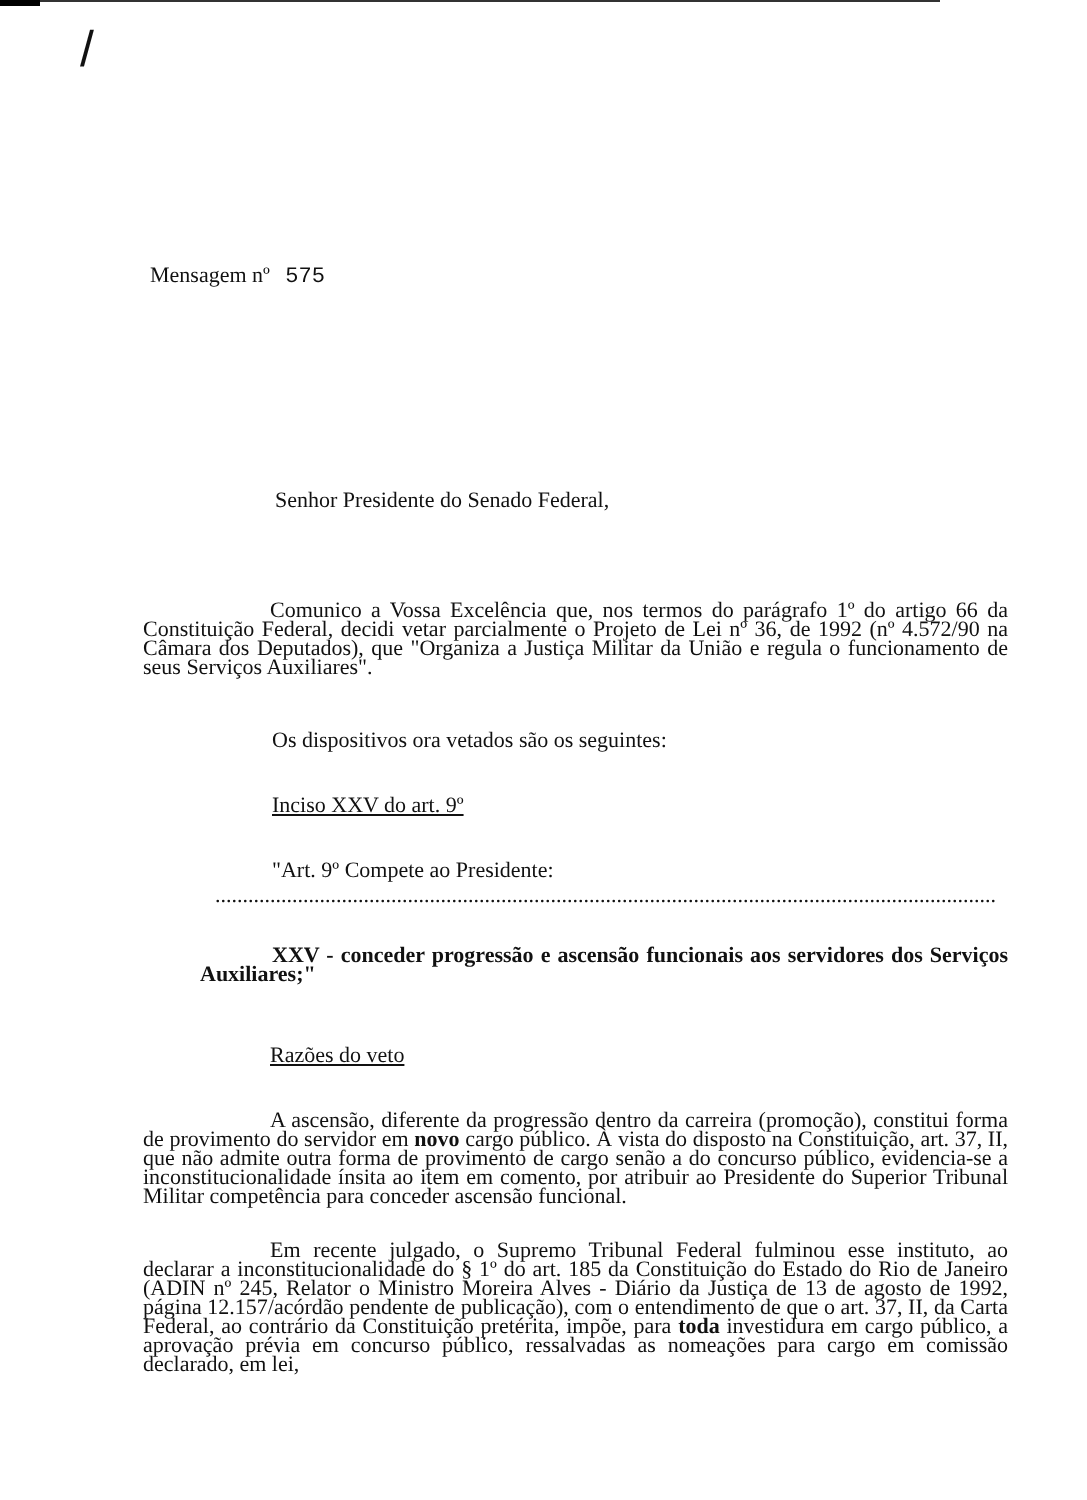/
Mensagem nº 575
Senhor Presidente do Senado Federal,
Comunico a Vossa Excelência que, nos termos do parágrafo 1º do artigo 66 da Constituição Federal, decidi vetar parcialmente o Projeto de Lei nº 36, de 1992 (nº 4.572/90 na Câmara dos Deputados), que "Organiza a Justiça Militar da União e regula o funcionamento de seus Serviços Auxiliares".
Os dispositivos ora vetados são os seguintes:
Inciso XXV do art. 9º
"Art. 9º Compete ao Presidente:
..................................................................................................................................................
XXV - conceder progressão e ascensão funcionais aos servidores dos Serviços Auxiliares;"
Razões do veto
A ascensão, diferente da progressão dentro da carreira (promoção), constitui forma de provimento do servidor em novo cargo público. À vista do disposto na Constituição, art. 37, II, que não admite outra forma de provimento de cargo senão a do concurso público, evidencia-se a inconstitucionalidade ínsita ao item em comento, por atribuir ao Presidente do Superior Tribunal Militar competência para conceder ascensão funcional.
Em recente julgado, o Supremo Tribunal Federal fulminou esse instituto, ao declarar a inconstitucionalidade do § 1º do art. 185 da Constituição do Estado do Rio de Janeiro (ADIN nº 245, Relator o Ministro Moreira Alves - Diário da Justiça de 13 de agosto de 1992, página 12.157/acórdão pendente de publicação), com o entendimento de que o art. 37, II, da Carta Federal, ao contrário da Constituição pretérita, impõe, para toda investidura em cargo público, a aprovação prévia em concurso público, ressalvadas as nomeações para cargo em comissão declarado, em lei,